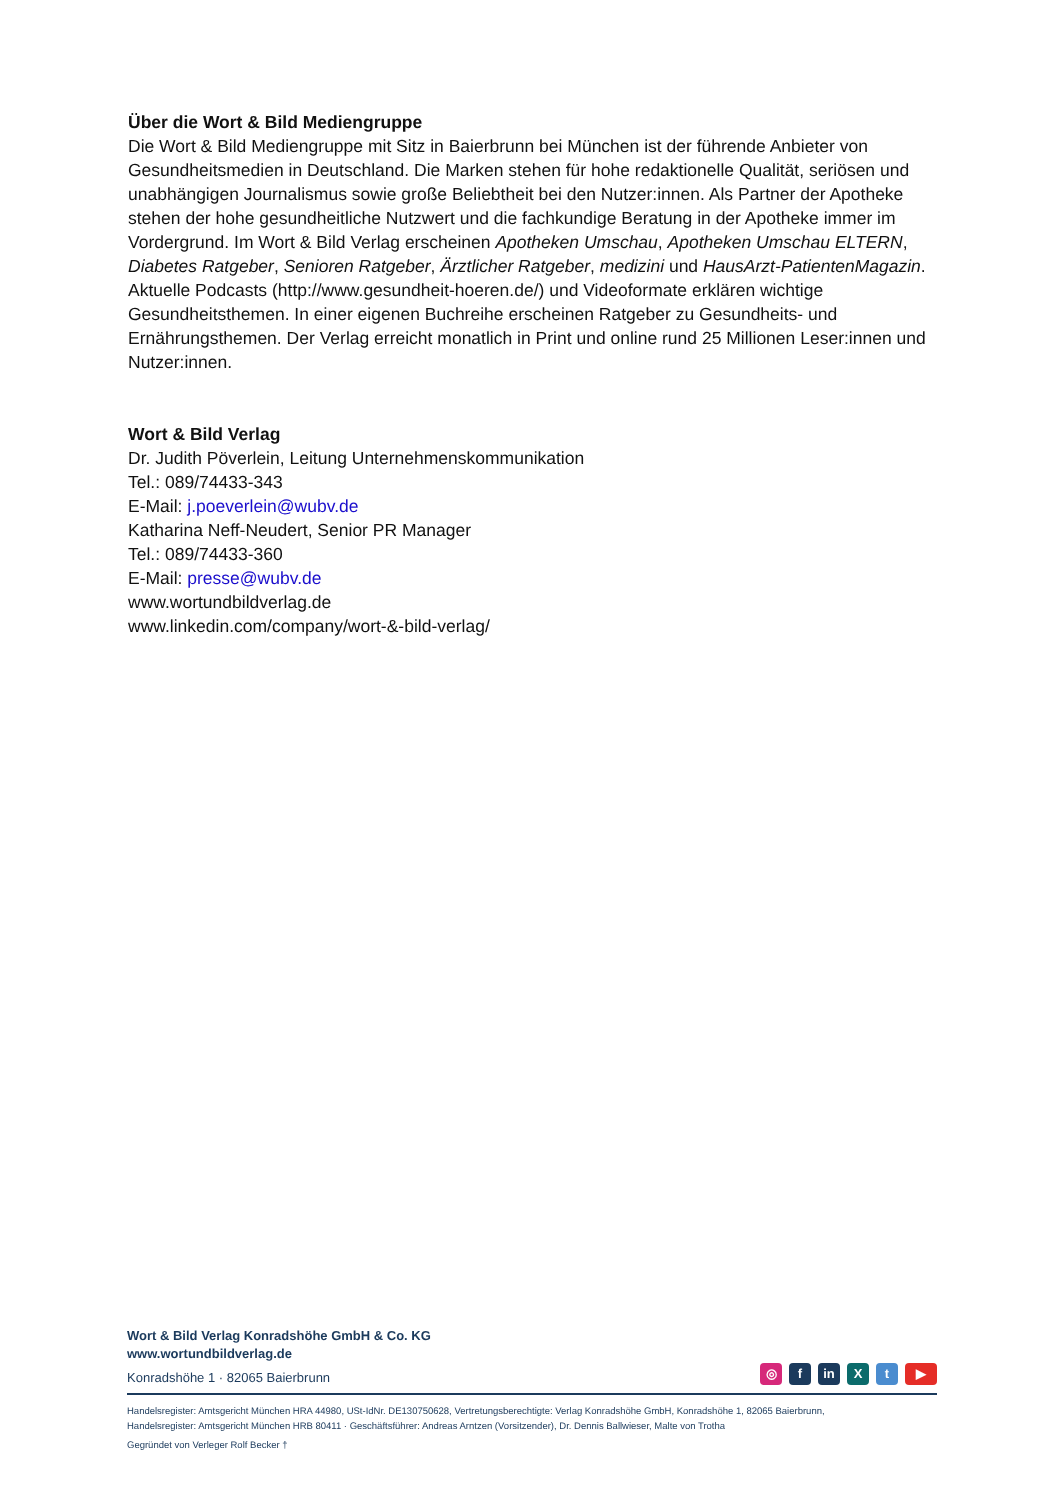Über die Wort & Bild Mediengruppe
Die Wort & Bild Mediengruppe mit Sitz in Baierbrunn bei München ist der führende Anbieter von Gesundheitsmedien in Deutschland. Die Marken stehen für hohe redaktionelle Qualität, seriösen und unabhängigen Journalismus sowie große Beliebtheit bei den Nutzer:innen. Als Partner der Apotheke stehen der hohe gesundheitliche Nutzwert und die fachkundige Beratung in der Apotheke immer im Vordergrund. Im Wort & Bild Verlag erscheinen Apotheken Umschau, Apotheken Umschau ELTERN, Diabetes Ratgeber, Senioren Ratgeber, Ärztlicher Ratgeber, medizini und HausArzt-PatientenMagazin. Aktuelle Podcasts (http://www.gesundheit-hoeren.de/) und Videoformate erklären wichtige Gesundheitsthemen. In einer eigenen Buchreihe erscheinen Ratgeber zu Gesundheits- und Ernährungsthemen. Der Verlag erreicht monatlich in Print und online rund 25 Millionen Leser:innen und Nutzer:innen.
Wort & Bild Verlag
Dr. Judith Pöverlein, Leitung Unternehmenskommunikation
Tel.: 089/74433-343
E-Mail: j.poeverlein@wubv.de
Katharina Neff-Neudert, Senior PR Manager
Tel.: 089/74433-360
E-Mail: presse@wubv.de
www.wortundbildverlag.de
www.linkedin.com/company/wort-&-bild-verlag/
Wort & Bild Verlag Konradshöhe GmbH & Co. KG
www.wortundbildverlag.de
Konradshöhe 1 · 82065 Baierbrunn
◎ f in X t ▶
Handelsregister: Amtsgericht München HRA 44980, USt-IdNr. DE130750628, Vertretungsberechtigte: Verlag Konradshöhe GmbH, Konradshöhe 1, 82065 Baierbrunn,
Handelsregister: Amtsgericht München HRB 80411 · Geschäftsführer: Andreas Arntzen (Vorsitzender), Dr. Dennis Ballwieser, Malte von Trotha
Gegründet von Verleger Rolf Becker †